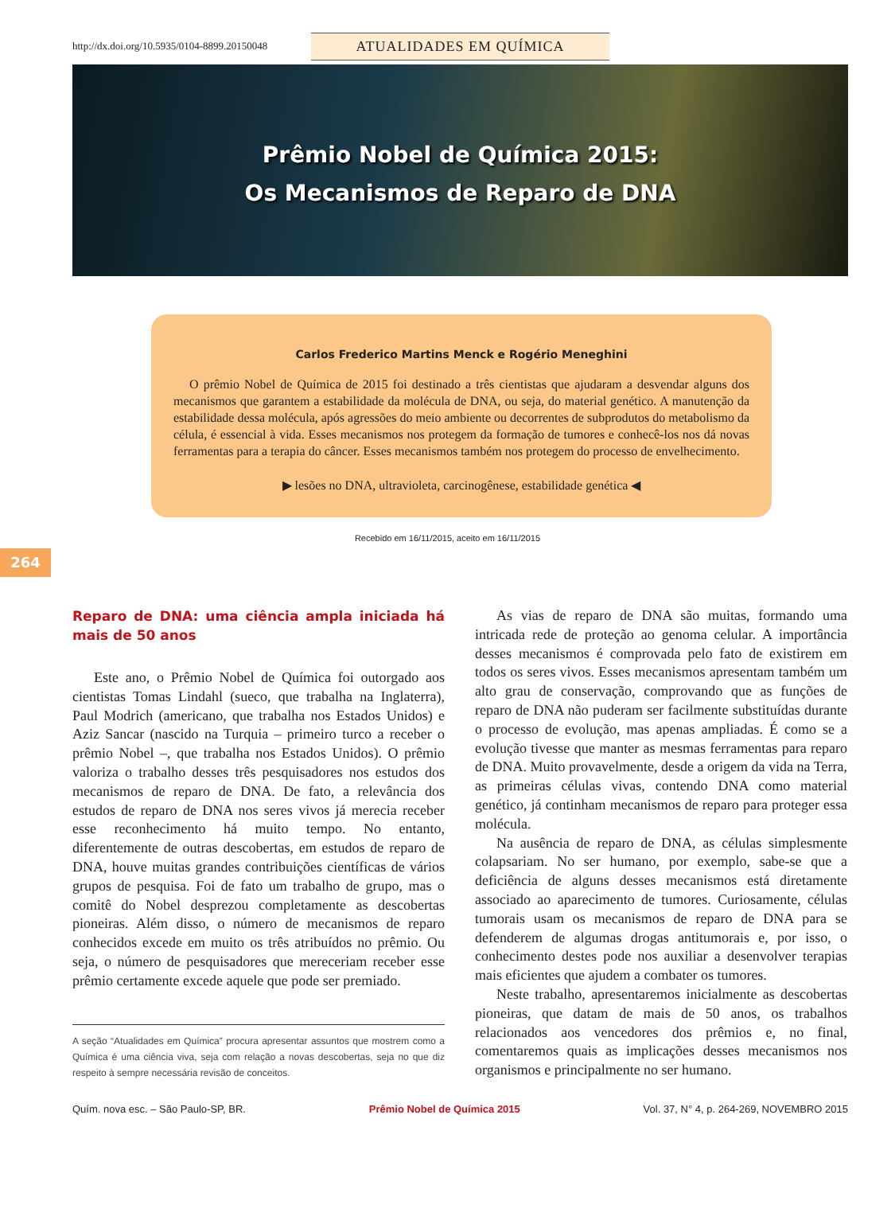http://dx.doi.org/10.5935/0104-8899.20150048
ATUALIDADES EM QUÍMICA
Prêmio Nobel de Química 2015:
Os Mecanismos de Reparo de DNA
Carlos Frederico Martins Menck e Rogério Meneghini
O prêmio Nobel de Química de 2015 foi destinado a três cientistas que ajudaram a desvendar alguns dos mecanismos que garantem a estabilidade da molécula de DNA, ou seja, do material genético. A manutenção da estabilidade dessa molécula, após agressões do meio ambiente ou decorrentes de subprodutos do metabolismo da célula, é essencial à vida. Esses mecanismos nos protegem da formação de tumores e conhecê-los nos dá novas ferramentas para a terapia do câncer. Esses mecanismos também nos protegem do processo de envelhecimento.
▶ lesões no DNA, ultravioleta, carcinogênese, estabilidade genética ◀
264
Recebido em 16/11/2015, aceito em 16/11/2015
Reparo de DNA: uma ciência ampla iniciada há mais de 50 anos
Este ano, o Prêmio Nobel de Química foi outorgado aos cientistas Tomas Lindahl (sueco, que trabalha na Inglaterra), Paul Modrich (americano, que trabalha nos Estados Unidos) e Aziz Sancar (nascido na Turquia – primeiro turco a receber o prêmio Nobel –, que trabalha nos Estados Unidos). O prêmio valoriza o trabalho desses três pesquisadores nos estudos dos mecanismos de reparo de DNA. De fato, a relevância dos estudos de reparo de DNA nos seres vivos já merecia receber esse reconhecimento há muito tempo. No entanto, diferentemente de outras descobertas, em estudos de reparo de DNA, houve muitas grandes contribuições científicas de vários grupos de pesquisa. Foi de fato um trabalho de grupo, mas o comitê do Nobel desprezou completamente as descobertas pioneiras. Além disso, o número de mecanismos de reparo conhecidos excede em muito os três atribuídos no prêmio. Ou seja, o número de pesquisadores que mereceriam receber esse prêmio certamente excede aquele que pode ser premiado.
A seção “Atualidades em Química” procura apresentar assuntos que mostrem como a Química é uma ciência viva, seja com relação a novas descobertas, seja no que diz respeito à sempre necessária revisão de conceitos.
As vias de reparo de DNA são muitas, formando uma intricada rede de proteção ao genoma celular. A importância desses mecanismos é comprovada pelo fato de existirem em todos os seres vivos. Esses mecanismos apresentam também um alto grau de conservação, comprovando que as funções de reparo de DNA não puderam ser facilmente substituídas durante o processo de evolução, mas apenas ampliadas. É como se a evolução tivesse que manter as mesmas ferramentas para reparo de DNA. Muito provavelmente, desde a origem da vida na Terra, as primeiras células vivas, contendo DNA como material genético, já continham mecanismos de reparo para proteger essa molécula.
Na ausência de reparo de DNA, as células simplesmente colapsariam. No ser humano, por exemplo, sabe-se que a deficiência de alguns desses mecanismos está diretamente associado ao aparecimento de tumores. Curiosamente, células tumorais usam os mecanismos de reparo de DNA para se defenderem de algumas drogas antitumorais e, por isso, o conhecimento destes pode nos auxiliar a desenvolver terapias mais eficientes que ajudem a combater os tumores.
Neste trabalho, apresentaremos inicialmente as descobertas pioneiras, que datam de mais de 50 anos, os trabalhos relacionados aos vencedores dos prêmios e, no final, comentaremos quais as implicações desses mecanismos nos organismos e principalmente no ser humano.
Quím. nova esc. – São Paulo-SP, BR. Prêmio Nobel de Química 2015 Vol. 37, N° 4, p. 264-269, NOVEMBRO 2015